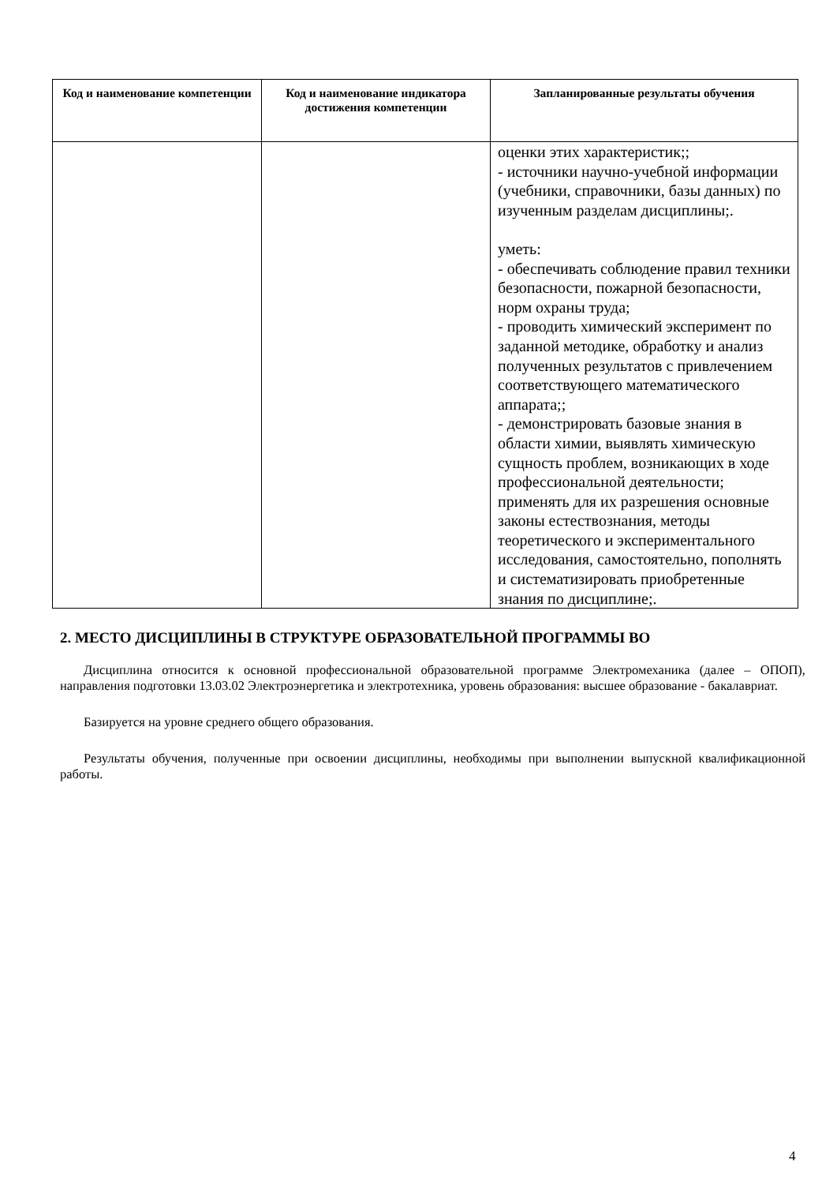| Код и наименование компетенции | Код и наименование индикатора достижения компетенции | Запланированные результаты обучения |
| --- | --- | --- |
| | | оценки этих характеристик;; - источники научно-учебной информации (учебники, справочники, базы данных) по изученным разделам дисциплины;. уметь: - обеспечивать соблюдение правил техники безопасности, пожарной безопасности, норм охраны труда; - проводить химический эксперимент по заданной методике, обработку и анализ полученных результатов с привлечением соответствующего математического аппарата;; - демонстрировать базовые знания в области химии, выявлять химическую сущность проблем, возникающих в ходе профессиональной деятельности; применять для их разрешения основные законы естествознания, методы теоретического и экспериментального исследования, самостоятельно, пополнять и систематизировать приобретенные знания по дисциплине;. |
2. МЕСТО ДИСЦИПЛИНЫ В СТРУКТУРЕ ОБРАЗОВАТЕЛЬНОЙ ПРОГРАММЫ ВО
Дисциплина относится к основной профессиональной образовательной программе Электромеханика (далее – ОПОП), направления подготовки 13.03.02 Электроэнергетика и электротехника, уровень образования: высшее образование - бакалавриат.
Базируется на уровне среднего общего образования.
Результаты обучения, полученные при освоении дисциплины, необходимы при выполнении выпускной квалификационной работы.
4